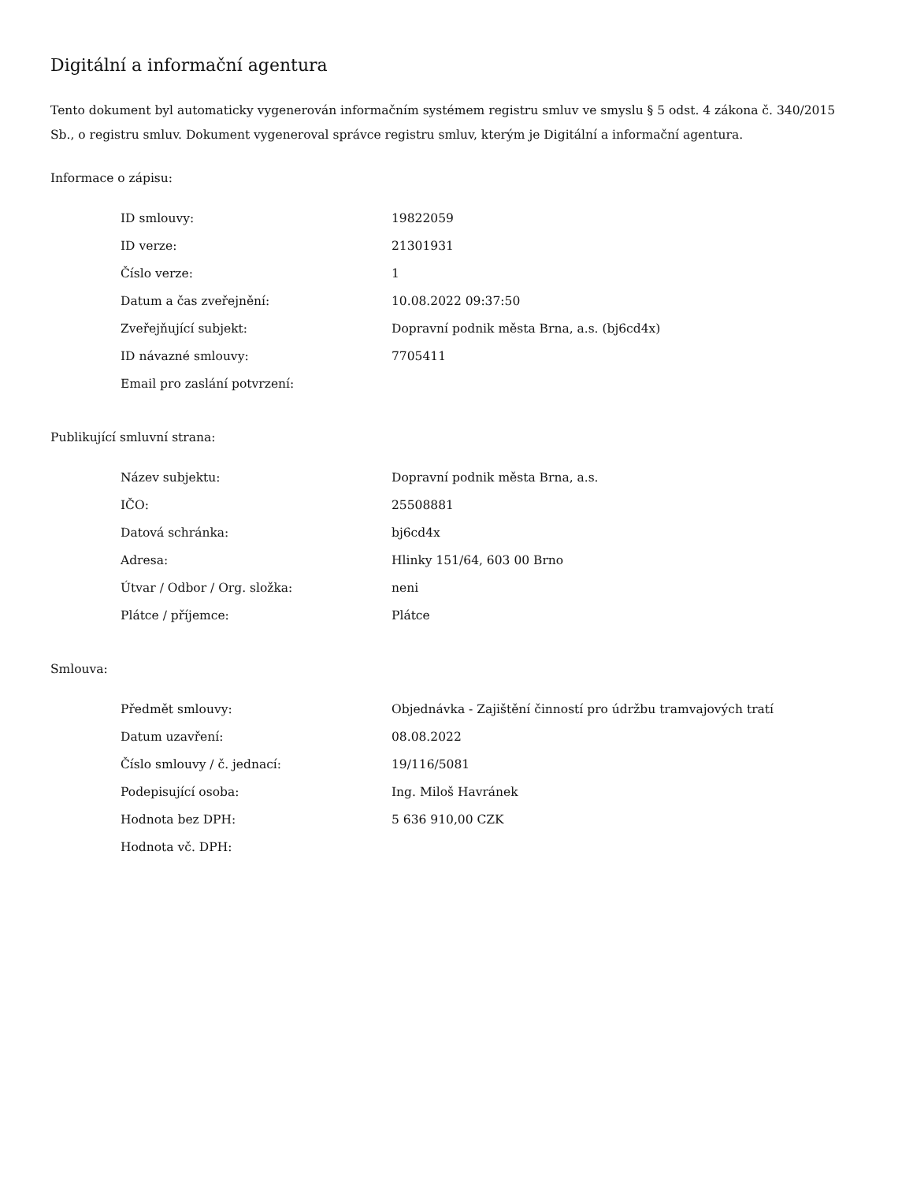Digitální a informační agentura
Tento dokument byl automaticky vygenerován informačním systémem registru smluv ve smyslu § 5 odst. 4 zákona č. 340/2015 Sb., o registru smluv. Dokument vygeneroval správce registru smluv, kterým je Digitální a informační agentura.
Informace o zápisu:
| ID smlouvy: | 19822059 |
| ID verze: | 21301931 |
| Číslo verze: | 1 |
| Datum a čas zveřejnění: | 10.08.2022 09:37:50 |
| Zveřejňující subjekt: | Dopravní podnik města Brna, a.s. (bj6cd4x) |
| ID návazné smlouvy: | 7705411 |
| Email pro zaslání potvrzení: | |
Publikující smluvní strana:
| Název subjektu: | Dopravní podnik města Brna, a.s. |
| IČO: | 25508881 |
| Datová schránka: | bj6cd4x |
| Adresa: | Hlinky 151/64, 603 00 Brno |
| Útvar / Odbor / Org. složka: | neni |
| Plátce / příjemce: | Plátce |
Smlouva:
| Předmět smlouvy: | Objednávka - Zajištění činností pro údržbu tramvajových tratí |
| Datum uzavření: | 08.08.2022 |
| Číslo smlouvy / č. jednací: | 19/116/5081 |
| Podepisující osoba: | Ing. Miloš Havránek |
| Hodnota bez DPH: | 5 636 910,00 CZK |
| Hodnota vč. DPH: | |